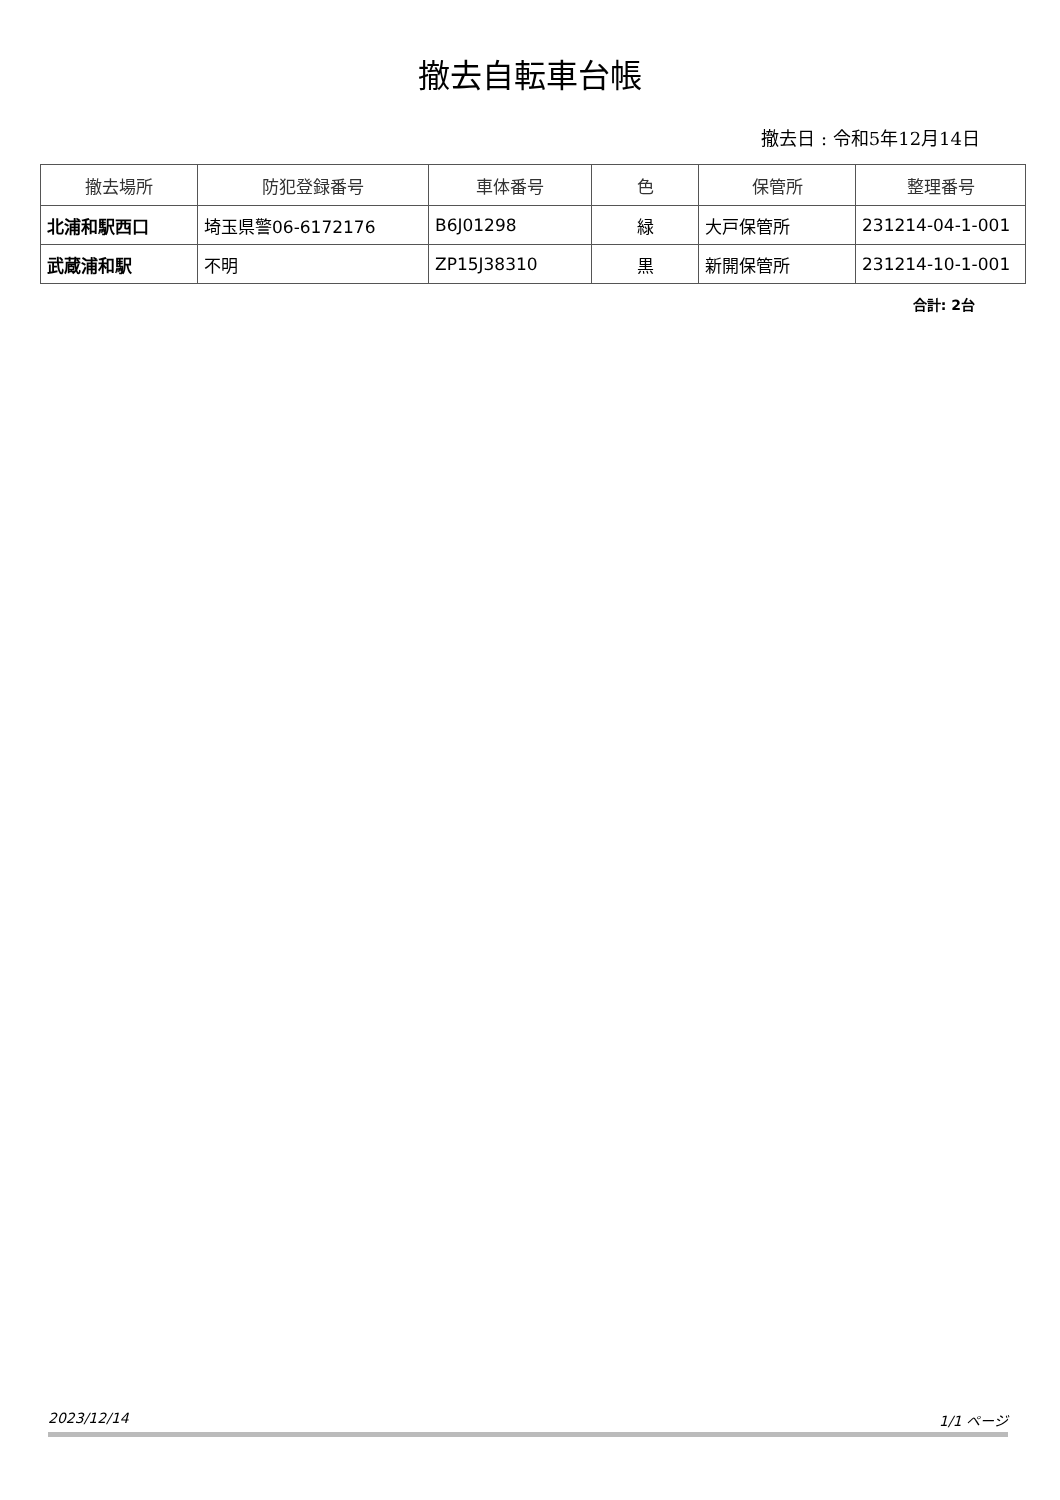撤去自転車台帳
撤去日 : 令和5年12月14日
| 撤去場所 | 防犯登録番号 | 車体番号 | 色 | 保管所 | 整理番号 |
| --- | --- | --- | --- | --- | --- |
| 北浦和駅西口 | 埼玉県警06-6172176 | B6J01298 | 緑 | 大戸保管所 | 231214-04-1-001 |
| 武蔵浦和駅 | 不明 | ZP15J38310 | 黒 | 新開保管所 | 231214-10-1-001 |
合計: 2台
2023/12/14 1/1 ページ